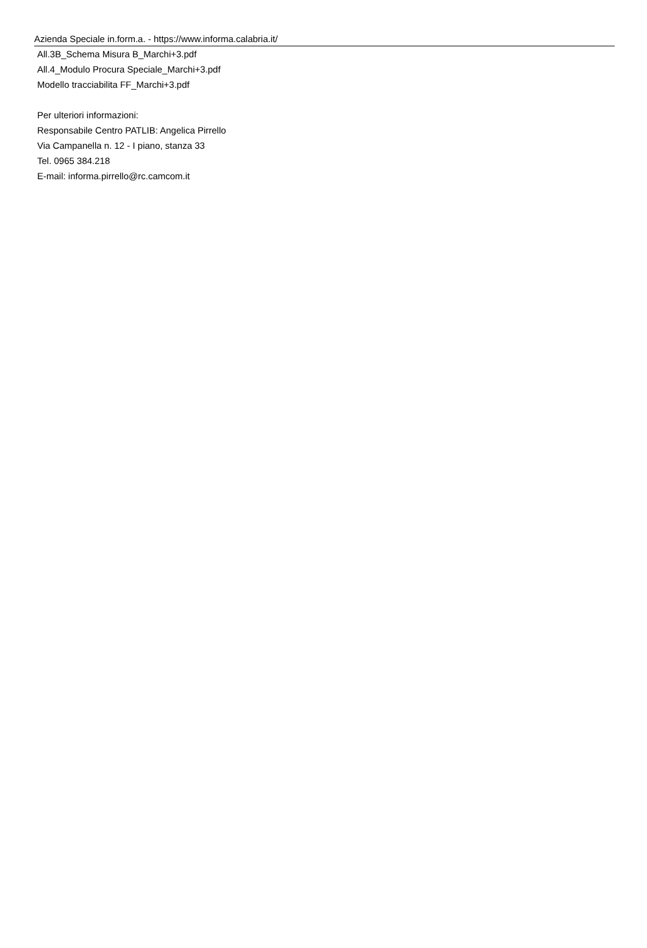Azienda Speciale in.form.a. - https://www.informa.calabria.it/
All.3B_Schema Misura B_Marchi+3.pdf
All.4_Modulo Procura Speciale_Marchi+3.pdf
Modello tracciabilita FF_Marchi+3.pdf
Per ulteriori informazioni:
Responsabile Centro PATLIB: Angelica Pirrello
Via Campanella n. 12 - I piano, stanza 33
Tel. 0965 384.218
E-mail: informa.pirrello@rc.camcom.it